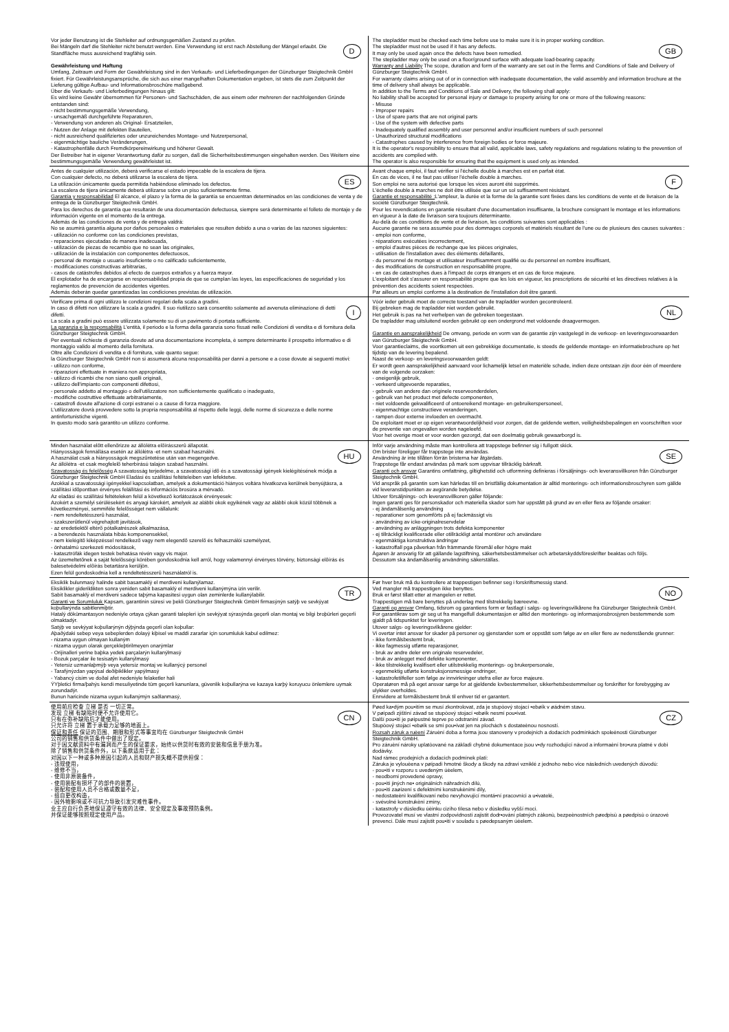D
Vor jeder Benutzung ist die Stehleiter auf ordnungsgemäßen Zustand zu prüfen.
Bei Mängeln darf die Stehleiter nicht benutzt werden. Eine Verwendung ist erst nach Abstellung der Mängel erlaubt. Die Standfläche muss ausreichend tragfähig sein.
Gewährleistung und Haftung
Umfang, Zeitraum und Form der Gewährleistung sind in den Verkaufs- und Lieferbedingungen der Günzburger Steigtechnik GmbH fixiert. Für Gewährleistungsansprüche, die sich aus einer mangelhaften Dokumentation ergeben, ist stets die zum Zeitpunkt der Lieferung gültige Aufbau- und Informationsbroschüre maßgebend.
Über die Verkaufs- und Lieferbedingungen hinaus gilt:
Es wird keine Gewähr übernommen für Personen- und Sachschäden, die aus einem oder mehreren der nachfolgenden Gründe entstanden sind:
- nicht bestimmungsgemäße Verwendung,
- unsachgemäß durchgeführte Reparaturen,
- Verwendung von anderen als Original- Ersatzteilen,
- Nutzen der Anlage mit defekten Bauteilen,
- nicht ausreichend qualifiziertes oder unzureichendes Montage- und Nutzerpersonal,
- eigenmächtige bauliche Veränderungen,
- Katastrophenfälle durch Fremdkörpereinwirkung und höherer Gewalt.
Der Betreiber hat in eigener Verantwortung dafür zu sorgen, daß die Sicherheitsbestimmungen eingehalten werden. Des Weitern eine bestimmungsgemäße Verwendung gewährleistet ist.
GB
The stepladder must be checked each time before use to make sure it is in proper working condition.
The stepladder must not be used if it has any defects.
It may only be used again once the defects have been remedied.
The stepladder may only be used on a floor/ground surface with adequate load-bearing capacity.
Warranty and Liability The scope, duration and form of the warranty are set out in the Terms and Conditions of Sale and Delivery of Günzburger Steigtechnik GmbH.
For warranty claims arising out of or in connection with inadequate documentation, the valid assembly and information brochure at the time of delivery shall always be applicable.
In addition to the Terms and Conditions of Sale and Delivery, the following shall apply:
No liability shall be accepted for personal injury or damage to property arising for one or more of the following reasons:
- Misuse
- Improper repairs
- Use of spare parts that are not original parts
- Use of the system with defective parts
- Inadequately qualified assembly and user personnel and/or insufficient numbers of such personnel
- Unauthorized structural modifications
- Catastrophes caused by interference from foreign bodies or force majeure.
It is the operator's responsibility to ensure that all valid, applicable laws, safety regulations and regulations relating to the prevention of accidents are complied with.
The operator is also responsible for ensuring that the equipment is used only as intended.
ES
Antes de cualquier utilización, deberá verificarse el estado impecable de la escalera de tijera.
Con cualquier defecto, no deberá utilizarse la escalera de tijera.
La utilización únicamente queda permitida habiéndose eliminado los defectos.
La escalera de tijera únicamente deberá utilizarse sobre un piso suficientemente firme.
Garantía y responsabilidad El alcance, el plazo y la forma de la garantía se encuentran determinados en las condiciones de venta y de entrega de la Günzburger Steigtechnik GmbH.
Para los derechos de garantía que resultarán de una documentación defectuosa, siempre será determinante el folleto de montaje y de información vigente en el momento de la entrega.
Además de las condiciones de venta y de entrega valdrá:
No se asumirá garantía alguna por daños personales o materiales que resulten debido a una o varias de las razones siguientes:
- utilización no conforme con las condiciones previstas,
- reparaciones ejecutadas de manera inadecuada,
- utilización de piezas de recambio que no sean las originales,
- utilización de la instalación con componentes defectuosos,
- personal de montaje o usuario insuficiente o no calificado suficientemente,
- modificaciones constructivas arbitrarias,
- casos de catástrofes debidos al efecto de cuerpos extraños y a fuerza mayor.
El explotador ha de encargarse en responsabilidad propia de que se cumplan las leyes, las especificaciones de seguridad y los reglamentos de prevención de accidentes vigentes.
Además deberán quedar garantizadas las condiciones previstas de utilización.
F
Avant chaque emploi, il faut vérifier si l'échelle double à marches est en parfait état.
En cas de vices, il ne faut pas utiliser l'échelle double à marches.
Son emploi ne sera autorisé que lorsque les vices auront été supprimés.
L'échelle double à marches ne doit être utilisée que sur un sol suffisamment résistant.
Garantie et responsabilité : L'ampleur, la durée et la forme de la garantie sont fixées dans les conditions de vente et de livraison de la société Günzburger Steigtechnik.
Pour les revendications en garantie résultant d'une documentation insuffisante, la brochure consignant le montage et les informations en vigueur à la date de livraison sera toujours déterminante.
Au-delà de ces conditions de vente et de livraison, les conditions suivantes sont applicables :
Aucune garantie ne sera assumée pour des dommages corporels et matériels résultant de l'une ou de plusieurs des causes suivantes :
- emploi non conforme,
- réparations exécutées incorrectement,
- emploi d'autres pièces de rechange que les pièces originales,
- utilisation de l'installation avec des éléments défaillants,
- du personnel de montage et utilisateur insuffisamment qualifié ou du personnel en nombre insuffisant,
- des modifications de construction en responsabilité propre,
- en cas de catastrophes dues à l'impact de corps étrangers et en cas de force majeure.
L'exploitant doit s'assurer en responsabilité propre que les lois en vigueur, les prescriptions de sécurité et les directives relatives à la prévention des accidents soient respectées.
Par ailleurs un emploi conforme à la destination de l'installation doit être garanti.
I
Verificare prima di ogni utilizzo le condizioni regolari della scala a gradini.
In caso di difetti non utilizzare la scala a gradini. Il suo riutilizzo sarà consentito solamente ad avvenuta eliminazione di detti difetti.
La scala a gradini può essere utilizzata solamente su di un pavimento di portata sufficiente.
La garanzia e la responsabilità L'entità, il periodo e la forma della garanzia sono fissati nelle Condizioni di vendita e di fornitura della Günzburger Steigtechnik GmbH.
Per eventuali richieste di garanzia dovute ad una documentazione incompleta, è sempre determinante il prospetto informativo e di montaggio valido al momento della fornitura.
Oltre alle Condizioni di vendita e di fornitura, vale quanto segue:
la Günzburger Steigtechnik GmbH non si assumerà alcuna responsabilità per danni a persone e a cose dovute ai seguenti motivi:
- utilizzo non conforme,
- riparazioni effettuate in maniera non appropriata,
- utilizzo di ricambi che non siano quelli originali,
- utilizzo dell'impianto con componenti difettosi,
- personale addetto al montaggio o dell'utilizzatore non sufficientemente qualificato o inadeguato,
- modifiche costruttive effettuate arbitrariamente,
- catastrofi dovute all'azione di corpi estranei o a cause di forza maggiore.
L'utilizzatore dovrà provvedere sotto la propria responsabilità al rispetto delle leggi, delle norme di sicurezza e delle norme antinfortunistiche vigenti.
In questo modo sarà garantito un utilizzo conforme.
NL
Vóór ieder gebruik moet de correcte toestand van de trapladder worden gecontroleerd.
Bij gebreken mag de trapladder niet worden gebruikt.
Het gebruik is pas na het verhelpen van de gebreken toegestaan.
De trapladder mag uitsluitend worden gebruikt op een ondergrond met voldoende draagvermogen.
Garantie en aansprakelijkheid De omvang, periode en vorm van de garantie zijn vastgelegd in de verkoop- en leveringsvoorwaarden van Günzburger Steigtechnik GmbH.
Voor garantieclaims, die voortkomen uit een gebrekkige documentatie, is steeds de geldende montage- en informatiebrochure op het tijdstip van de levering bepalend.
Naast de verkoop- en leveringsvoorwaarden geldt:
Er wordt geen aansprakelijkheid aanvaard voor lichamelijk letsel en materiële schade, indien deze ontstaan zijn door één of meerdere van de volgende oorzaken:
- oneigenlijk gebruik,
- verkeerd uitgevoerde reparaties,
- gebruik van andere dan originele reserveonderdelen,
- gebruik van het product met defecte componenten,
- niet voldoende gekwalificeerd of ontoereikend montage- en gebruikerspersoneel,
- eigenmachtige constructieve veranderingen,
- rampen door externe invloeden en overmacht.
De exploitant moet er op eigen verantwoordelijkheid voor zorgen, dat de geldende wetten, veiligheidsbepalingen en voorschriften voor de preventie van ongevallen worden nageleefd.
Voor het overige moet er voor worden gezorgd, dat een doelmatig gebruik gewaarborgd is.
HU
Minden használat elõtt ellenõrizze az állólétra elõírásszerû állapotát.
Hiányosságok fennállása esetén az állólétra -et nem szabad használni.
A használat csak a hiányosságok megszûntetése után van megengedve.
Az állólétra -et csak megfelelõ teherbírású talajon szabad használni.
Szavatosság és felelõsség A szavatosság terjedelme, a szavatossági idõ és a szavatossági igények kielégítésének módja a Günzburger Steigtechnik GmbH Eladási és szállítási feltételeiben van lefektetve.
Azokkal a szavatossági igényekkel kapcsolatban, amelyek a dokumentáció hiányos voltára hivatkozva kerülnek benyújtásra, a szállítási idõpontban érvényes felállítási és információs brosúra a mérvadó.
Az eladási és szállítási feltételeken felül a következõ korlátozások érvényesek:
Azokért a személyi sérülésekért és anyagi károkért, amelyek az alábbi okok egyikének vagy az alábbi okok közül többnek a következményei, semmiféle felelõsséget nem vállalunk:
- nem rendeltetésszerû használat,
- szakszerûtlenül végrehajtott javítások,
- az eredetiektõl eltérõ pótalkatrészek alkalmazása,
- a berendezés használata hibás komponensekkel,
- nem kielégítõ kiképzéssel rendelkezõ vagy nem elegendõ szerelõ és felhasználói személyzet,
- önhatalmú szerkezeti módosítások,
- katasztrófák idegen testek behatása révén vagy vis major.
Az üzemeltetõnek a saját felelõsségi körében gondoskodnia kell arról, hogy valamennyi érvényes törvény, biztonsági elõírás és balesetvédelmi elõírás betartásra kerüljön.
Ezen felül gondoskodnia kell a rendeltetésszerû használatról is.
SE
Inför varje användning måste man kontrollera att trappstege befinner sig i fullgott skick.
Om brister föreligger får trappstege inte användas.
Användning är inte tillåten förrän bristerna har åtgärdats.
Trappstege får endast användas på mark som uppvisar tillräcklig bärkraft.
Garanti och ansvar Garantins omfattning, giltighetstid och utformning definieras i försäljnings- och leveransvillkoren från Günzburger Steigtechnik GmbH.
Vid anspråk på garantin som kan härledas till en bristfällig dokumentation är alltid monterings- och informationsbroschyren som gällde vid leveranstidpunkten av avgörande betydelse.
Utöver försäljnings- och leveransvillkoren gäller följande:
Ingen garanti ges för personskador och materiella skador som har uppstått på grund av en eller flera av följande orsaker:
- ej ändamålsenlig användning
- reparationer som genomförts på ej fackmässigt vis
- användning av icke-originalreservdelar
- användning av anläggningen trots defekta komponenter
- ej tillräckligt kvalificerade eller otillräckligt antal montörer och användare
- egenmäktiga konstruktiva ändringar
- katastroffall pga påverkan från främmande föremål eller högre makt
Ägaren är ansvarig för att gällande lagstiftning, säkerhetsbestämmelser och arbetarskyddsföreskrifter beaktas och följs.
Dessutom ska ändamålsenlig användning säkerställas.
TR
Eksiklik bulunmasý halinde sabit basamaklý el merdiveni kullanýlamaz.
Eksiklikler giderildikten sonra yeniden sabit basamaklý el merdiveni kullanýmýna izin verilir.
Sabit basamaklý el merdiveni sadece taþýma kapasitesi uygun olan zeminlerde kullanýlabilir.
Garanti ve Sorumluluk Kapsam, garantinin süresi ve þekli Günzburger Steigtechnik GmbH firmasýnýn satýþ ve sevkýyat koþullarýnda sabitlenmiþtir.
Hatalý dökümantasyon nedeniyle ortaya çýkan garanti talepleri için sevkýyat sýrasýnda geçerli olan montaj ve bilgi broþürleri geçerli olmaktadýr.
Satýþ ve sevkýyat koþullarýnýn dýþýnda geçerli olan koþullar:
Aþaðýdaki sebep veya sebeplerden dolayý kiþisel ve maddi zararlar için sorumluluk kabul edilmez:
- nizama uygun olmayan kullaným
- nizama uygun olarak gerçekleþtirilmeyen onarýmlar
- Orijinalleri yerine baþka yedek parçalarýn kullanýlmasý
- Bozuk parçalar ile tesisatýn kullanýlmasý
- Yetersiz uzmanlaþmýþ veya yetersiz montaj ve kullanýcý personel
- Tarafýnýzdan yapýsal deðiþiklikler yapýlmasý
- Yabancý cisim ve doðal afet nedeniyle felaketler hali
ÝYþletici firma/þahýs kendi mesuliyetinde tüm geçerli kanunlara, güvenlik koþullarýna ve kazaya karþý koruyucu önlemlere uymak zorundadýr.
Bunun haricinde nizama uygun kullanýmýn saðlanmasý,
NO
Før hver bruk må du kontrollere at trappestigen befinner seg i forskriftsmessig stand.
Ved mangler må trappestigen ikke benyttes.
Bruk er først tillatt etter at mangelen er rettet.
Trappestigen må bare benyttes på underlag med tilstrekkelig bæreevne.
Garanti og ansvar Omfang, tidsrom og garantiens form er fastlagt i salgs- og leveringsvilkårene fra Günzburger Steigtechnik GmbH.
For garantikrav som gir seg ut fra mangelfull dokumentasjon er alltid den monterings- og informasjonsbrosjyren bestemmende som gjaldt på tidspunktet for leveringen.
Utover salgs- og leveringsvilkårene gjelder:
Vi overtar intet ansvar for skader på personer og gjenstander som er oppstått som følge av en eller flere av nedenstående grunner:
- ikke formålsbestemt bruk,
- ikke fagmessig utførte reparasjoner,
- bruk av andre deler enn originale reservedeler,
- bruk av anlegget med defekte komponenter,
- ikke tilstrekkelig kvalifisert eller utilstrekkelig monterings- og brukerpersonale,
- egenmektig utførte konstruksjonsmessige endringer,
- katastrofetilfeller som følge av innvirkninger utefra eller av force majeure.
Operatøren må på eget ansvar sørge for at gjeldende lovbestemmelser, sikkerhetsbestemmelser og forskrifter for forebygging av ulykker overholdes.
Ennvidere at formålsbestemt bruk til enhver tid er garantert.
CN
使用前应检查 立梯 是否 一切正常。
发现 立梯 有缺陷时便不允许使用它。
只有在弥补缺陷后才能使用。
只允许将 立梯 置于承载力足够的地面上。
保证和责任 保证的范围、期限和形式等事宜均在 Günzburger Steigtechnik GmbH
公司的销售和供货条件中做出了规定。
对于因文献资料中有漏洞而产生的保证要求，始终以供货时有效的安装和信息手册为准。
除了销售和供货条件外，以下条款适用于此：
对因以下一种或多种原因引起的人员和财产损失概不提供担保：
- 违规使用，
- 维修不当，
- 使用非原装备件，
- 使用装配有损坏了的部件的装置，
- 装配和使用人员不合格或数量不足，
- 擅自更改构造，
- 因外物影响或不可抗力导致引发灾难性事件。
业主应自行负责地保证遵守有效的法律、安全规定及事故预防条例。
并保证能够按照规定使用产品。
CZ
Pøed ka•dým pou•itím se musí zkontrolovat, zda je stupòový stojací •ebøík v øádném stavu.
V pøípadì zjištìní závad se stupòový stojací •ebøík nesmí pou•ívat.
Další pou•ití je pøípustné teprve po odstranìní závad.
Stupòový stojací •ebøík se smí pou•ívat jen na plochách s dostateènou nosností.
Rozsah záruk a ruèení Záruèní doba a forma jsou stanoveny v prodejních a dodacích podmínkách spoleènosti Günzburger Steigtechnik GmbH.
Pro záruèní nároky uplatòované na základì chybné dokumentace jsou v•dy rozhodující návod a informaèní bro•ura platné v dobì dodávky.
Nad rámec prodejních a dodacích podmínek platí:
Záruka je vylouèena v pøípadì hmotné škody a škody na zdraví vzniklé z jednoho nebo více následních uvedených dùvodù:
- pou•ití v rozporu s uvedeným úèelem,
- neodborni provedené opravy,
- pou•ití jiných ne• originálních náhradních dílù,
- pou•ití zaøízení s defektními konstrukèními díly,
- nedostateènì kvalifikovaní nebo nevyhovující montá•ní pracovníci a u•ivatelé,
- svévolné konstrukèní zmìny,
- katastrofy v dùsledku úèinku cizího tìlesa nebo v dùsledku vyšší moci.
Provozovatel musí ve vlastní zodpovìdnosti zajistit dodr•ování platných zákonù, bezpeènostních pøedpisù a pøedpisù o úrazové prevenci. Dále musí zajistit pou•ití v souladu s pøedepsaným úèelem.